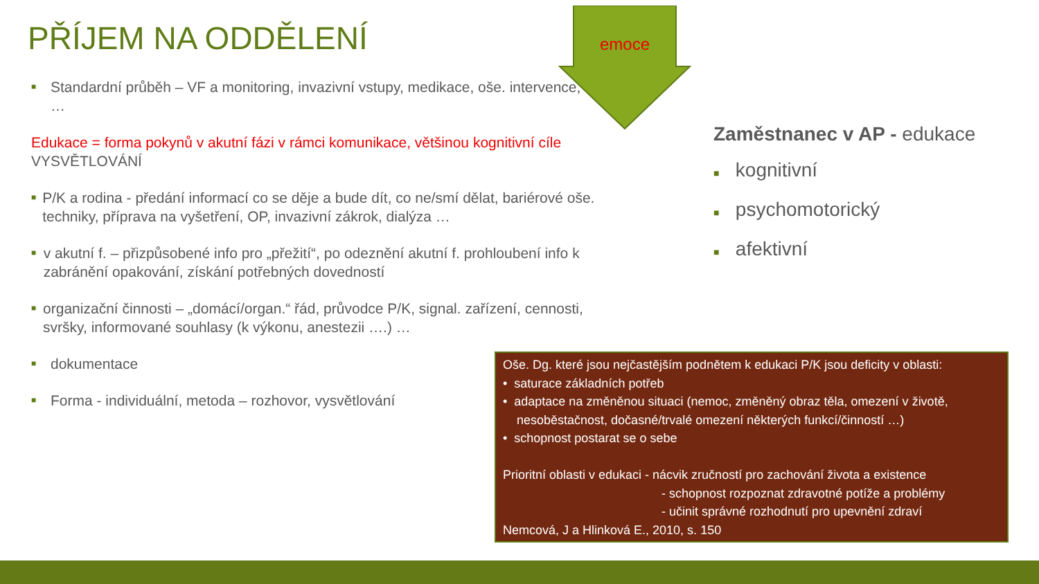PŘÍJEM NA ODDĚLENÍ
emoce
■ Standardní průběh – VF a monitoring, invazivní vstupy, medikace, oše. intervence, …
Edukace = forma pokynů v akutní fázi v rámci komunikace, většinou kognitivní cíle VYSVĚTLOVÁNÍ
■ P/K a rodina - předání informací co se děje a bude dít, co ne/smí dělat, bariérové oše. techniky, příprava na vyšetření, OP, invazivní zákrok, dialýza …
■ v akutní f. – přizpůsobené info pro „přežití“, po odeznění akutní f. prohloubení info k zabránění opakování, získání potřebných dovedností
■ organizační činnosti – „domácí/organ.“ řád, průvodce P/K, signal. zařízení, cennosti, svršky, informované souhlasy (k výkonu, anestezii ….) …
■ dokumentace
■ Forma - individuální, metoda – rozhovor, vysvětlování
Zaměstnanec v AP - edukace
■ kognitivní
■ psychomotorický
■ afektivní
Oše. Dg. které jsou nejčastějším podnětem k edukaci P/K jsou deficity v oblasti:
• saturace základních potřeb
• adaptace na změněnou situaci (nemoc, změněný obraz těla, omezení v životě,
nesoběstačnost, dočasné/trvalé omezení některých funkcí/činností …)
• schopnost postarat se o sebe
Prioritní oblasti v edukaci - nácvik zručností pro zachování života a existence
- schopnost rozpoznat zdravotné potíže a problémy
- učinit správné rozhodnutí pro upevnění zdraví
Nemcová, J a Hlinková E., 2010, s. 150